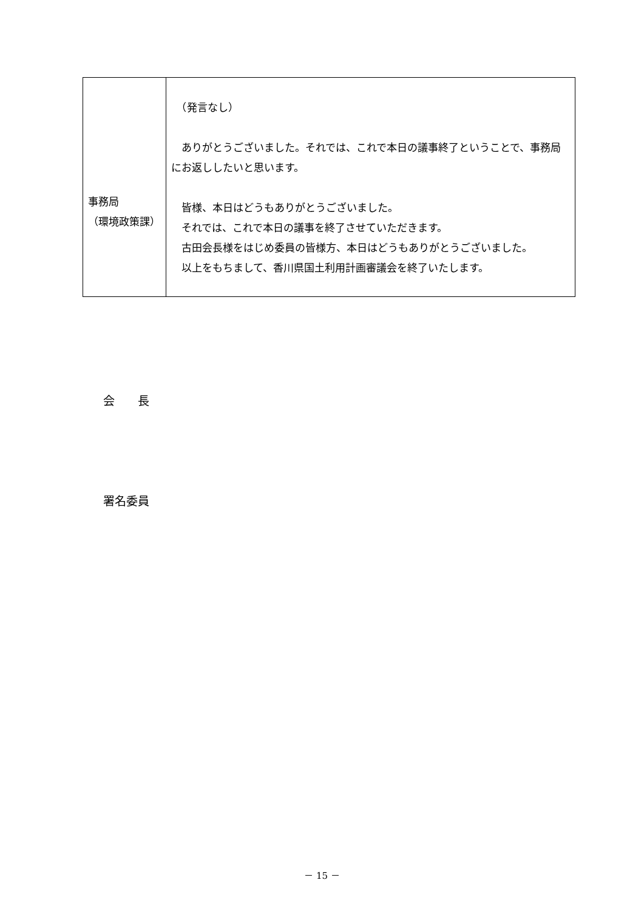| 事務局 （環境政策課） | （発言なし） ありがとうございました。それでは、これで本日の議事終了ということで、事務局にお返ししたいと思います。 皆様、本日はどうもありがとうございました。 それでは、これで本日の議事を終了させていただきます。 古田会長様をはじめ委員の皆様方、本日はどうもありがとうございました。 以上をもちまして、香川県国土利用計画審議会を終了いたします。 |
会　　長
署名委員
－ 15 －